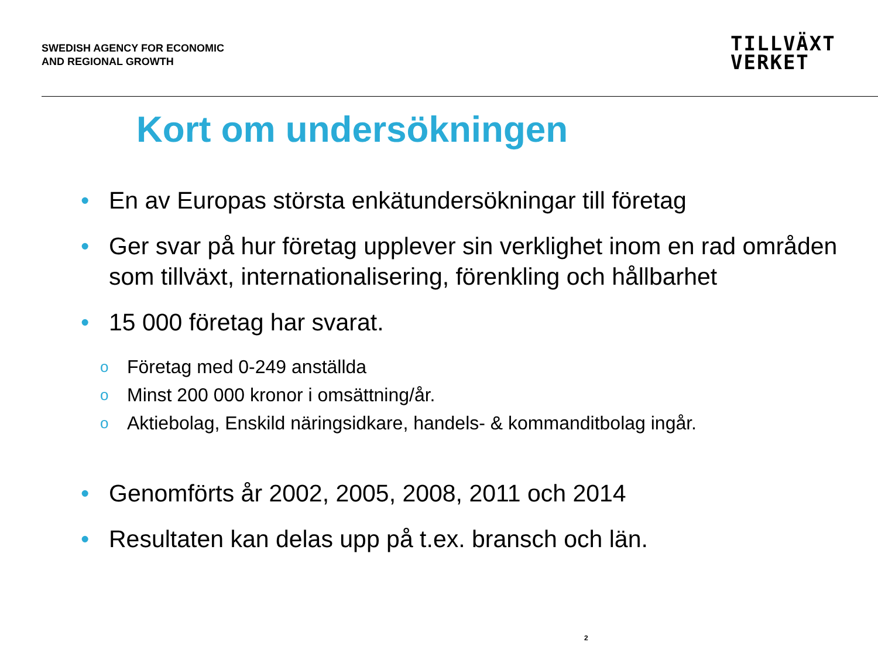SWEDISH AGENCY FOR ECONOMIC
AND REGIONAL GROWTH
TILLVÄXT
VERKET
Kort om undersökningen
• En av Europas största enkätundersökningar till företag
• Ger svar på hur företag upplever sin verklighet inom en rad områden som tillväxt, internationalisering, förenkling och hållbarhet
• 15 000 företag har svarat.
o Företag med 0-249 anställda
o Minst 200 000 kronor i omsättning/år.
o Aktiebolag, Enskild näringsidkare, handels- & kommanditbolag ingår.
• Genomförts år 2002, 2005, 2008, 2011 och 2014
• Resultaten kan delas upp på t.ex. bransch och län.
2